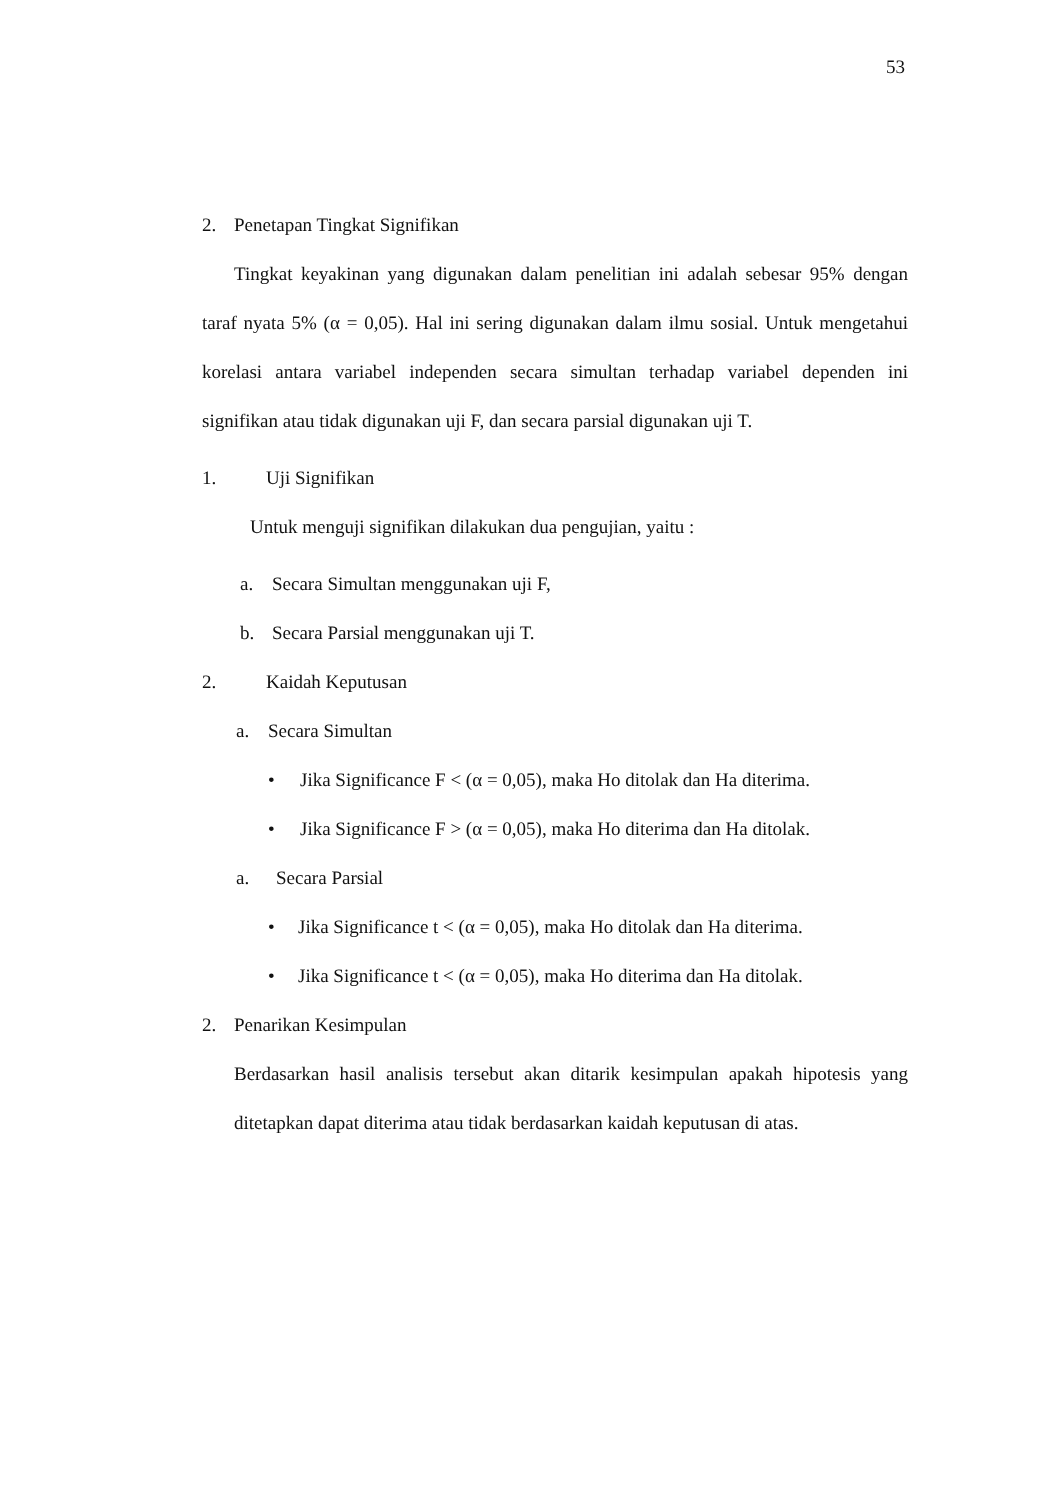53
2. Penetapan Tingkat Signifikan
Tingkat keyakinan yang digunakan dalam penelitian ini adalah sebesar 95% dengan taraf nyata 5% (α = 0,05). Hal ini sering digunakan dalam ilmu sosial. Untuk mengetahui korelasi antara variabel independen secara simultan terhadap variabel dependen ini signifikan atau tidak digunakan uji F, dan secara parsial digunakan uji T.
1. Uji Signifikan
Untuk menguji signifikan dilakukan dua pengujian, yaitu :
a. Secara Simultan menggunakan uji F,
b. Secara Parsial menggunakan uji T.
2. Kaidah Keputusan
a. Secara Simultan
• Jika Significance F < (α = 0,05), maka Ho ditolak dan Ha diterima.
• Jika Significance F > (α = 0,05), maka Ho diterima dan Ha ditolak.
a. Secara Parsial
• Jika Significance t < (α = 0,05), maka Ho ditolak dan Ha diterima.
• Jika Significance t < (α = 0,05), maka Ho diterima dan Ha ditolak.
2. Penarikan Kesimpulan
Berdasarkan hasil analisis tersebut akan ditarik kesimpulan apakah hipotesis yang ditetapkan dapat diterima atau tidak berdasarkan kaidah keputusan di atas.